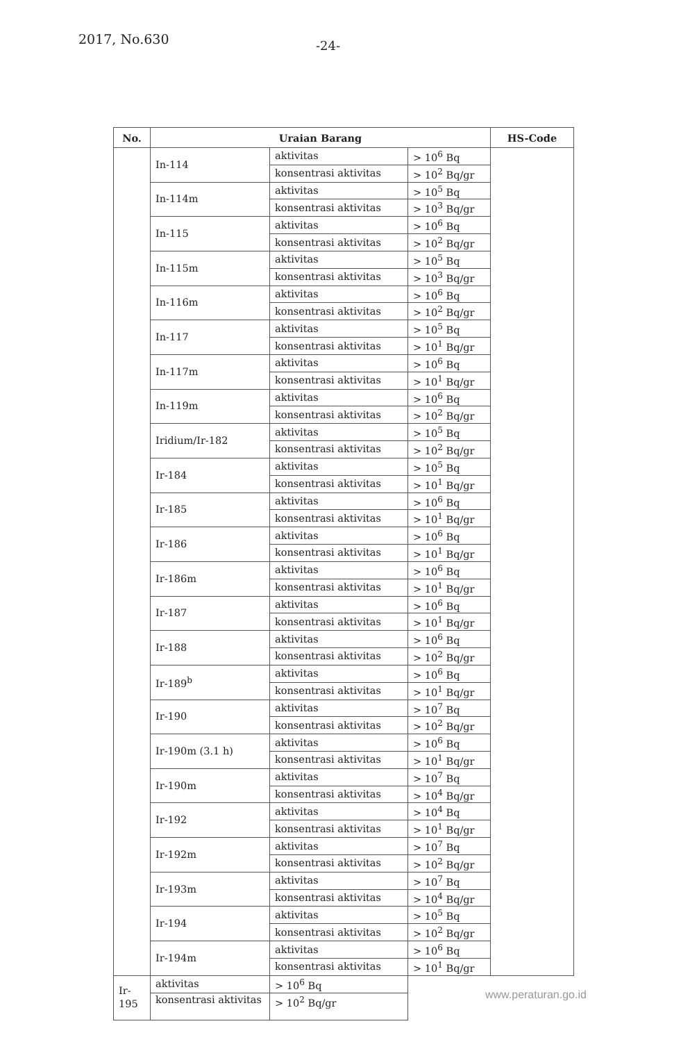2017, No.630 -24-
| No. | Uraian Barang | | | HS-Code |
| --- | --- | --- | --- | --- |
| | In-114 | aktivitas | > 10<sup>6</sup> Bq | |
| | | konsentrasi aktivitas | > 10<sup>2</sup> Bq/gr | |
| | In-114m | aktivitas | > 10<sup>5</sup> Bq | |
| | | konsentrasi aktivitas | > 10<sup>3</sup> Bq/gr | |
| | In-115 | aktivitas | > 10<sup>6</sup> Bq | |
| | | konsentrasi aktivitas | > 10<sup>2</sup> Bq/gr | |
| | In-115m | aktivitas | > 10<sup>5</sup> Bq | |
| | | konsentrasi aktivitas | > 10<sup>3</sup> Bq/gr | |
| | In-116m | aktivitas | > 10<sup>6</sup> Bq | |
| | | konsentrasi aktivitas | > 10<sup>2</sup> Bq/gr | |
| | In-117 | aktivitas | > 10<sup>5</sup> Bq | |
| | | konsentrasi aktivitas | > 10<sup>1</sup> Bq/gr | |
| | In-117m | aktivitas | > 10<sup>6</sup> Bq | |
| | | konsentrasi aktivitas | > 10<sup>1</sup> Bq/gr | |
| | In-119m | aktivitas | > 10<sup>6</sup> Bq | |
| | | konsentrasi aktivitas | > 10<sup>2</sup> Bq/gr | |
| | Iridium/Ir-182 | aktivitas | > 10<sup>5</sup> Bq | |
| | | konsentrasi aktivitas | > 10<sup>2</sup> Bq/gr | |
| | Ir-184 | aktivitas | > 10<sup>5</sup> Bq | |
| | | konsentrasi aktivitas | > 10<sup>1</sup> Bq/gr | |
| | Ir-185 | aktivitas | > 10<sup>6</sup> Bq | |
| | | konsentrasi aktivitas | > 10<sup>1</sup> Bq/gr | |
| | Ir-186 | aktivitas | > 10<sup>6</sup> Bq | |
| | | konsentrasi aktivitas | > 10<sup>1</sup> Bq/gr | |
| | Ir-186m | aktivitas | > 10<sup>6</sup> Bq | |
| | | konsentrasi aktivitas | > 10<sup>1</sup> Bq/gr | |
| | Ir-187 | aktivitas | > 10<sup>6</sup> Bq | |
| | | konsentrasi aktivitas | > 10<sup>1</sup> Bq/gr | |
| | Ir-188 | aktivitas | > 10<sup>6</sup> Bq | |
| | | konsentrasi aktivitas | > 10<sup>2</sup> Bq/gr | |
| | Ir-189<sup>b</sup> | aktivitas | > 10<sup>6</sup> Bq | |
| | | konsentrasi aktivitas | > 10<sup>1</sup> Bq/gr | |
| | Ir-190 | aktivitas | > 10<sup>7</sup> Bq | |
| | | konsentrasi aktivitas | > 10<sup>2</sup> Bq/gr | |
| | Ir-190m (3.1 h) | aktivitas | > 10<sup>6</sup> Bq | |
| | | konsentrasi aktivitas | > 10<sup>1</sup> Bq/gr | |
| | Ir-190m | aktivitas | > 10<sup>7</sup> Bq | |
| | | konsentrasi aktivitas | > 10<sup>4</sup> Bq/gr | |
| | Ir-192 | aktivitas | > 10<sup>4</sup> Bq | |
| | | konsentrasi aktivitas | > 10<sup>1</sup> Bq/gr | |
| | Ir-192m | aktivitas | > 10<sup>7</sup> Bq | |
| | | konsentrasi aktivitas | > 10<sup>2</sup> Bq/gr | |
| | Ir-193m | aktivitas | > 10<sup>7</sup> Bq | |
| | | konsentrasi aktivitas | > 10<sup>4</sup> Bq/gr | |
| | Ir-194 | aktivitas | > 10<sup>5</sup> Bq | |
| | | konsentrasi aktivitas | > 10<sup>2</sup> Bq/gr | |
| | Ir-194m | aktivitas | > 10<sup>6</sup> Bq | |
| | | konsentrasi aktivitas | > 10<sup>1</sup> Bq/gr | |
| Ir-195 | aktivitas | > 10<sup>6</sup> Bq | | |
| | konsentrasi aktivitas | > 10<sup>2</sup> Bq/gr | | |
www.peraturan.go.id